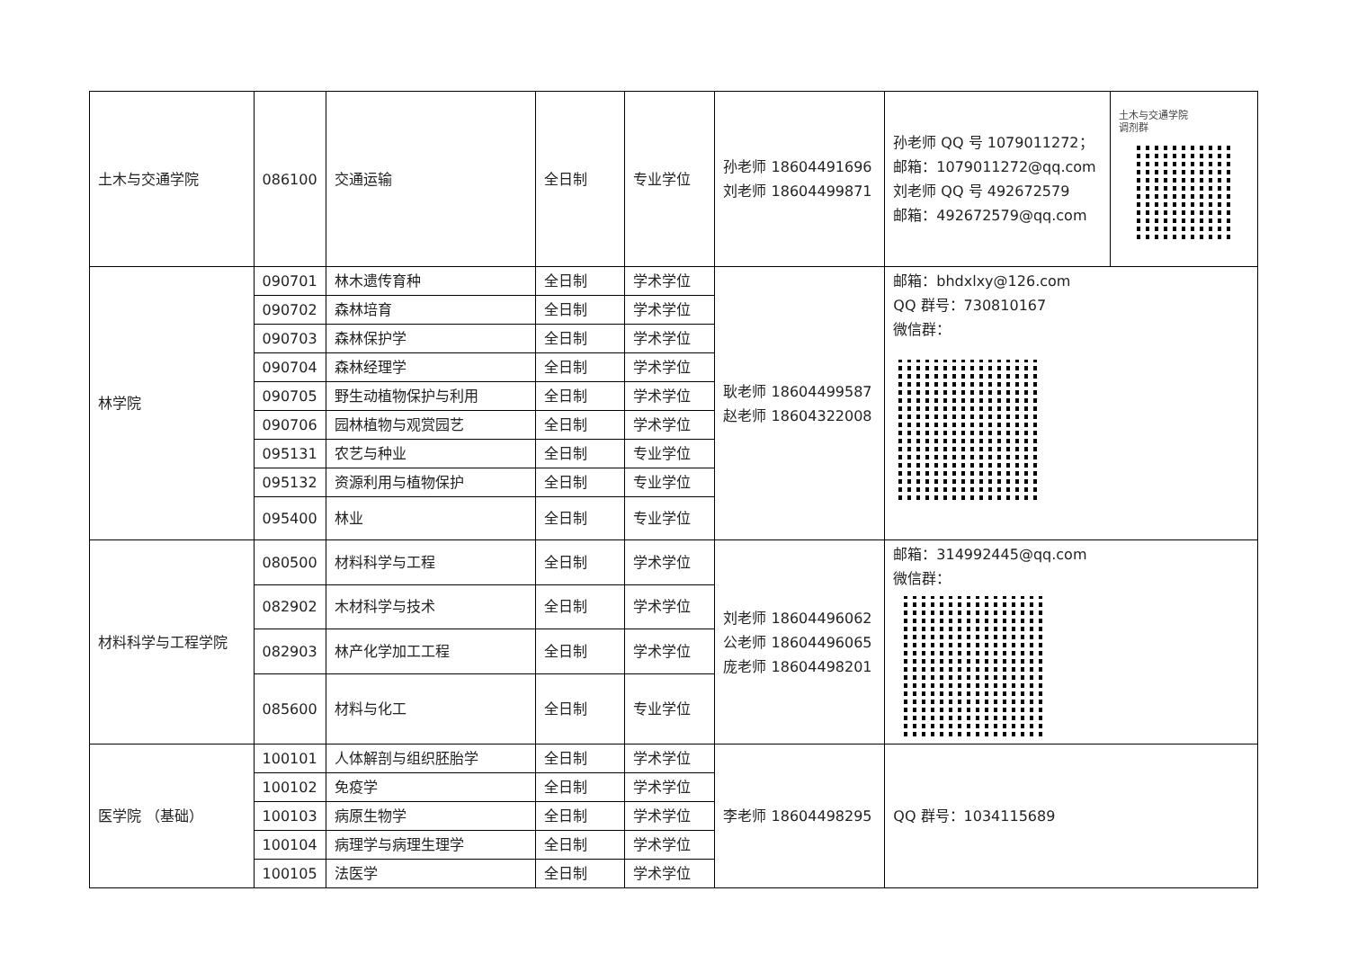| 土木与交通学院 | 086100 | 交通运输 | 全日制 | 专业学位 | 孙老师 18604491696 刘老师 18604499871 | 孙老师 QQ 号 1079011272； 邮箱：1079011272@qq.com 刘老师 QQ 号 492672579 邮箱：492672579@qq.com | 土木与交通学院 调剂群 |
| 林学院 | 090701 | 林木遗传育种 | 全日制 | 学术学位 | 耿老师 18604499587 赵老师 18604322008 | 邮箱：bhdxlxy@126.com QQ 群号：730810167 微信群： | |
| | 090702 | 森林培育 | 全日制 | 学术学位 | | | |
| | 090703 | 森林保护学 | 全日制 | 学术学位 | | | |
| | 090704 | 森林经理学 | 全日制 | 学术学位 | | | |
| | 090705 | 野生动植物保护与利用 | 全日制 | 学术学位 | | | |
| | 090706 | 园林植物与观赏园艺 | 全日制 | 学术学位 | | | |
| | 095131 | 农艺与种业 | 全日制 | 专业学位 | | | |
| | 095132 | 资源利用与植物保护 | 全日制 | 专业学位 | | | |
| | 095400 | 林业 | 全日制 | 专业学位 | | | |
| 材料科学与工程学院 | 080500 | 材料科学与工程 | 全日制 | 学术学位 | 刘老师 18604496062 公老师 18604496065 庞老师 18604498201 | 邮箱：314992445@qq.com 微信群： | |
| | 082902 | 木材科学与技术 | 全日制 | 学术学位 | | | |
| | 082903 | 林产化学加工工程 | 全日制 | 学术学位 | | | |
| | 085600 | 材料与化工 | 全日制 | 专业学位 | | | |
| 医学院 （基础） | 100101 | 人体解剖与组织胚胎学 | 全日制 | 学术学位 | 李老师 18604498295 | QQ 群号：1034115689 | |
| | 100102 | 免疫学 | 全日制 | 学术学位 | | | |
| | 100103 | 病原生物学 | 全日制 | 学术学位 | | | |
| | 100104 | 病理学与病理生理学 | 全日制 | 学术学位 | | | |
| | 100105 | 法医学 | 全日制 | 学术学位 | | | |